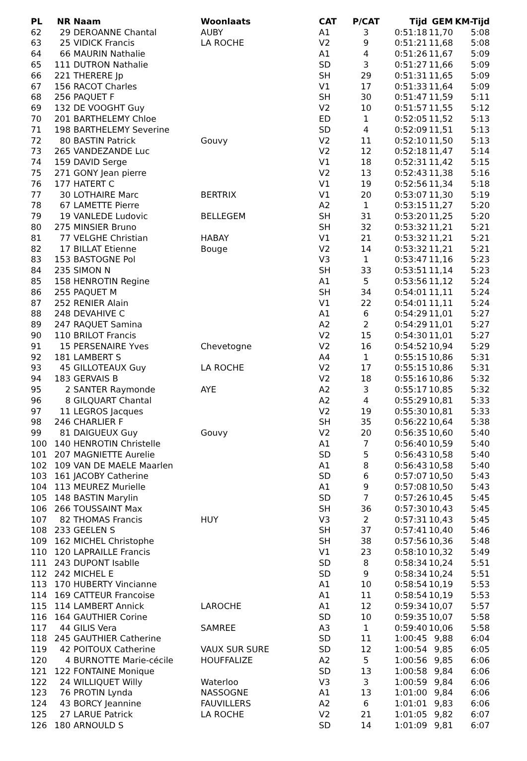| PL | NR | Naam | Woonlaats | CAT | P/CAT | Tijd | GEM | KM-Tijd |
| --- | --- | --- | --- | --- | --- | --- | --- | --- |
| 62 | 29 | DEROANNE Chantal | AUBY | A1 | 3 | 0:51:18 | 11,70 | 5:08 |
| 63 | 25 | VIDICK Francis | LA ROCHE | V2 | 9 | 0:51:21 | 11,68 | 5:08 |
| 64 | 66 | MAURIN Nathalie | | A1 | 4 | 0:51:26 | 11,67 | 5:09 |
| 65 | 111 | DUTRON Nathalie | | SD | 3 | 0:51:27 | 11,66 | 5:09 |
| 66 | 221 | THERERE Jp | | SH | 29 | 0:51:31 | 11,65 | 5:09 |
| 67 | 156 | RACOT Charles | | V1 | 17 | 0:51:33 | 11,64 | 5:09 |
| 68 | 256 | PAQUET F | | SH | 30 | 0:51:47 | 11,59 | 5:11 |
| 69 | 132 | DE VOOGHT Guy | | V2 | 10 | 0:51:57 | 11,55 | 5:12 |
| 70 | 201 | BARTHELEMY Chloe | | ED | 1 | 0:52:05 | 11,52 | 5:13 |
| 71 | 198 | BARTHELEMY Severine | | SD | 4 | 0:52:09 | 11,51 | 5:13 |
| 72 | 80 | BASTIN Patrick | Gouvy | V2 | 11 | 0:52:10 | 11,50 | 5:13 |
| 73 | 265 | VANDEZANDE Luc | | V2 | 12 | 0:52:18 | 11,47 | 5:14 |
| 74 | 159 | DAVID Serge | | V1 | 18 | 0:52:31 | 11,42 | 5:15 |
| 75 | 271 | GONY Jean pierre | | V2 | 13 | 0:52:43 | 11,38 | 5:16 |
| 76 | 177 | HATERT C | | V1 | 19 | 0:52:56 | 11,34 | 5:18 |
| 77 | 30 | LOTHAIRE Marc | BERTRIX | V1 | 20 | 0:53:07 | 11,30 | 5:19 |
| 78 | 67 | LAMETTE Pierre | | A2 | 1 | 0:53:15 | 11,27 | 5:20 |
| 79 | 19 | VANLEDE Ludovic | BELLEGEM | SH | 31 | 0:53:20 | 11,25 | 5:20 |
| 80 | 275 | MINSIER Bruno | | SH | 32 | 0:53:32 | 11,21 | 5:21 |
| 81 | 77 | VELGHE Christian | HABAY | V1 | 21 | 0:53:32 | 11,21 | 5:21 |
| 82 | 17 | BILLAT Etienne | Bouge | V2 | 14 | 0:53:32 | 11,21 | 5:21 |
| 83 | 153 | BASTOGNE Pol | | V3 | 1 | 0:53:47 | 11,16 | 5:23 |
| 84 | 235 | SIMON N | | SH | 33 | 0:53:51 | 11,14 | 5:23 |
| 85 | 158 | HENROTIN Regine | | A1 | 5 | 0:53:56 | 11,12 | 5:24 |
| 86 | 255 | PAQUET M | | SH | 34 | 0:54:01 | 11,11 | 5:24 |
| 87 | 252 | RENIER Alain | | V1 | 22 | 0:54:01 | 11,11 | 5:24 |
| 88 | 248 | DEVAHIVE C | | A1 | 6 | 0:54:29 | 11,01 | 5:27 |
| 89 | 247 | RAQUET Samina | | A2 | 2 | 0:54:29 | 11,01 | 5:27 |
| 90 | 110 | BRILOT Francis | | V2 | 15 | 0:54:30 | 11,01 | 5:27 |
| 91 | 15 | PERSENAIRE Yves | Chevetogne | V2 | 16 | 0:54:52 | 10,94 | 5:29 |
| 92 | 181 | LAMBERT S | | A4 | 1 | 0:55:15 | 10,86 | 5:31 |
| 93 | 45 | GILLOTEAUX Guy | LA ROCHE | V2 | 17 | 0:55:15 | 10,86 | 5:31 |
| 94 | 183 | GERVAIS B | | V2 | 18 | 0:55:16 | 10,86 | 5:32 |
| 95 | 2 | SANTER Raymonde | AYE | A2 | 3 | 0:55:17 | 10,85 | 5:32 |
| 96 | 8 | GILQUART Chantal | | A2 | 4 | 0:55:29 | 10,81 | 5:33 |
| 97 | 11 | LEGROS Jacques | | V2 | 19 | 0:55:30 | 10,81 | 5:33 |
| 98 | 246 | CHARLIER F | | SH | 35 | 0:56:22 | 10,64 | 5:38 |
| 99 | 81 | DAIGUEUX Guy | Gouvy | V2 | 20 | 0:56:35 | 10,60 | 5:40 |
| 100 | 140 | HENROTIN Christelle | | A1 | 7 | 0:56:40 | 10,59 | 5:40 |
| 101 | 207 | MAGNIETTE Aurelie | | SD | 5 | 0:56:43 | 10,58 | 5:40 |
| 102 | 109 | VAN DE MAELE Maarlen | | A1 | 8 | 0:56:43 | 10,58 | 5:40 |
| 103 | 161 | JACOBY Catherine | | SD | 6 | 0:57:07 | 10,50 | 5:43 |
| 104 | 113 | MEUREZ Murielle | | A1 | 9 | 0:57:08 | 10,50 | 5:43 |
| 105 | 148 | BASTIN Marylin | | SD | 7 | 0:57:26 | 10,45 | 5:45 |
| 106 | 266 | TOUSSAINT Max | | SH | 36 | 0:57:30 | 10,43 | 5:45 |
| 107 | 82 | THOMAS Francis | HUY | V3 | 2 | 0:57:31 | 10,43 | 5:45 |
| 108 | 233 | GEELEN S | | SH | 37 | 0:57:41 | 10,40 | 5:46 |
| 109 | 162 | MICHEL Christophe | | SH | 38 | 0:57:56 | 10,36 | 5:48 |
| 110 | 120 | LAPRAILLE Francis | | V1 | 23 | 0:58:10 | 10,32 | 5:49 |
| 111 | 243 | DUPONT Isablle | | SD | 8 | 0:58:34 | 10,24 | 5:51 |
| 112 | 242 | MICHEL E | | SD | 9 | 0:58:34 | 10,24 | 5:51 |
| 113 | 170 | HUBERTY Vincianne | | A1 | 10 | 0:58:54 | 10,19 | 5:53 |
| 114 | 169 | CATTEUR Francoise | | A1 | 11 | 0:58:54 | 10,19 | 5:53 |
| 115 | 114 | LAMBERT Annick | LAROCHE | A1 | 12 | 0:59:34 | 10,07 | 5:57 |
| 116 | 164 | GAUTHIER Corine | | SD | 10 | 0:59:35 | 10,07 | 5:58 |
| 117 | 44 | GILIS Vera | SAMREE | A3 | 1 | 0:59:40 | 10,06 | 5:58 |
| 118 | 245 | GAUTHIER Catherine | | SD | 11 | 1:00:45 | 9,88 | 6:04 |
| 119 | 42 | POITOUX Catherine | VAUX SUR SURE | SD | 12 | 1:00:54 | 9,85 | 6:05 |
| 120 | 4 | BURNOTTE Marie-cécile | HOUFFALIZE | A2 | 5 | 1:00:56 | 9,85 | 6:06 |
| 121 | 122 | FONTAINE Monique | | SD | 13 | 1:00:58 | 9,84 | 6:06 |
| 122 | 24 | WILLIQUET Willy | Waterloo | V3 | 3 | 1:00:59 | 9,84 | 6:06 |
| 123 | 76 | PROTIN Lynda | NASSOGNE | A1 | 13 | 1:01:00 | 9,84 | 6:06 |
| 124 | 43 | BORCY Jeannine | FAUVILLERS | A2 | 6 | 1:01:01 | 9,83 | 6:06 |
| 125 | 27 | LARUE Patrick | LA ROCHE | V2 | 21 | 1:01:05 | 9,82 | 6:07 |
| 126 | 180 | ARNOULD S | | SD | 14 | 1:01:09 | 9,81 | 6:07 |